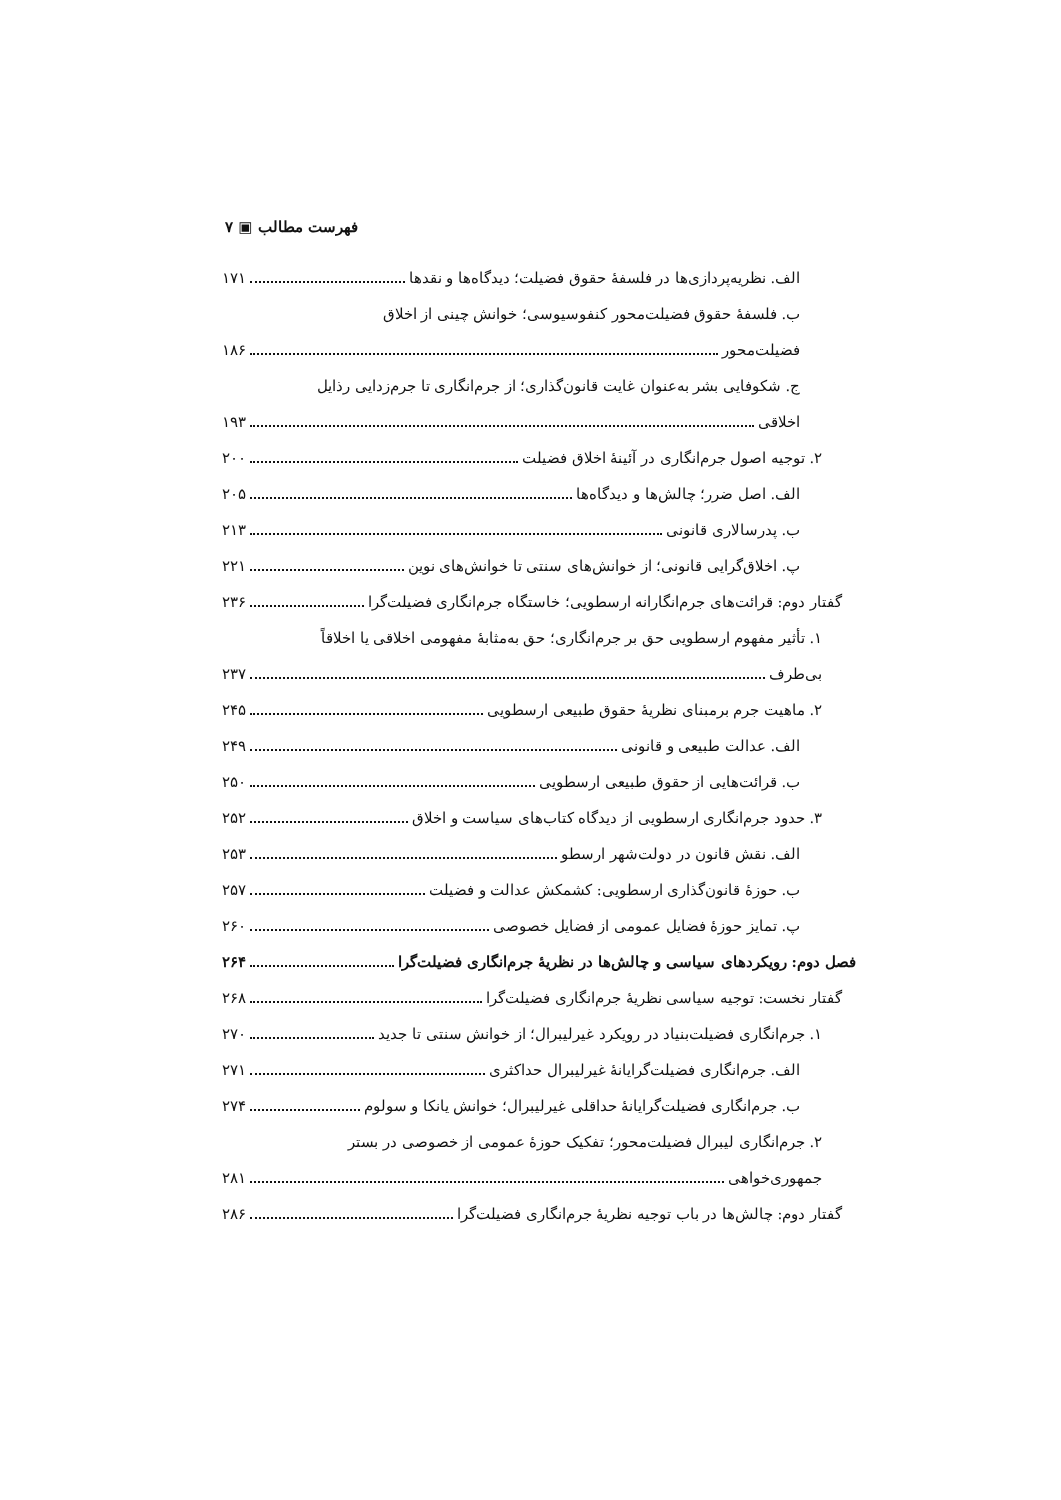فهرست مطالب ▣ ۷
الف. نظریه‌پردازی‌ها در فلسفهٔ حقوق فضیلت؛ دیدگاه‌ها و نقدها ۱۷۱
ب. فلسفهٔ حقوق فضیلت‌محور کنفوسیوسی؛ خوانش چینی از اخلاق
فضیلت‌محور ۱۸۶
ج. شکوفایی بشر به‌عنوان غایت قانون‌گذاری؛ از جرم‌انگاری تا جرم‌زدایی رذایل
اخلاقی ۱۹۳
۲. توجیه اصول جرم‌انگاری در آئینهٔ اخلاق فضیلت ۲۰۰
الف. اصل ضرر؛ چالش‌ها و دیدگاه‌ها ۲۰۵
ب. پدرسالاری قانونی ۲۱۳
پ. اخلاق‌گرایی قانونی؛ از خوانش‌های سنتی تا خوانش‌های نوین ۲۲۱
گفتار دوم: قرائت‌های جرم‌انگارانه ارسطویی؛ خاستگاه جرم‌انگاری فضیلت‌گرا ۲۳۶
۱. تأثیر مفهوم ارسطویی حق بر جرم‌انگاری؛ حق به‌مثابهٔ مفهومی اخلاقی یا اخلاقاً
بی‌طرف ۲۳۷
۲. ماهیت جرم برمبنای نظریهٔ حقوق طبیعی ارسطویی ۲۴۵
الف. عدالت طبیعی و قانونی ۲۴۹
ب. قرائت‌هایی از حقوق طبیعی ارسطویی ۲۵۰
۳. حدود جرم‌انگاری ارسطویی از دیدگاه کتاب‌های سیاست و اخلاق ۲۵۲
الف. نقش قانون در دولت‌شهر ارسطو ۲۵۳
ب. حوزهٔ قانون‌گذاری ارسطویی: کشمکش عدالت و فضیلت ۲۵۷
پ. تمایز حوزهٔ فضایل عمومی از فضایل خصوصی ۲۶۰
فصل دوم: رویکردهای سیاسی و چالش‌ها در نظریهٔ جرم‌انگاری فضیلت‌گرا ۲۶۴
گفتار نخست: توجیه سیاسی نظریهٔ جرم‌انگاری فضیلت‌گرا ۲۶۸
۱. جرم‌انگاری فضیلت‌بنیاد در رویکرد غیرلیبرال؛ از خوانش سنتی تا جدید ۲۷۰
الف. جرم‌انگاری فضیلت‌گرایانهٔ غیرلیبرال حداکثری ۲۷۱
ب. جرم‌انگاری فضیلت‌گرایانهٔ حداقلی غیرلیبرال؛ خوانش یانکا و سولوم ۲۷۴
۲. جرم‌انگاری لیبرال فضیلت‌محور؛ تفکیک حوزهٔ عمومی از خصوصی در بستر
جمهوری‌خواهی ۲۸۱
گفتار دوم: چالش‌ها در باب توجیه نظریهٔ جرم‌انگاری فضیلت‌گرا ۲۸۶